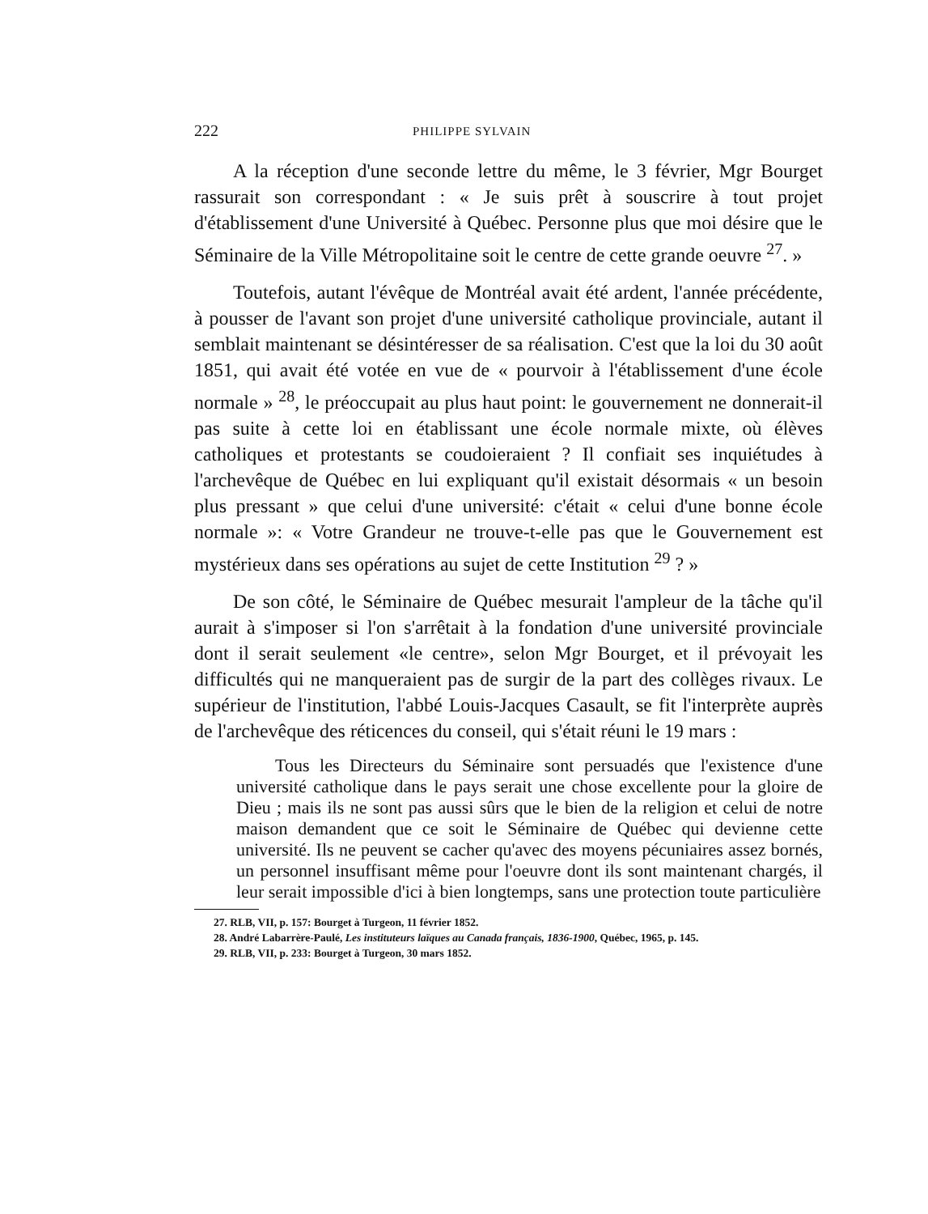222 PHILIPPE SYLVAIN
A la réception d'une seconde lettre du même, le 3 février, Mgr Bourget rassurait son correspondant : « Je suis prêt à souscrire à tout projet d'établissement d'une Université à Québec. Personne plus que moi désire que le Séminaire de la Ville Métropolitaine soit le centre de cette grande oeuvre <sup>27</sup>. »
Toutefois, autant l'évêque de Montréal avait été ardent, l'année précédente, à pousser de l'avant son projet d'une université catholique provinciale, autant il semblait maintenant se désintéresser de sa réalisation. C'est que la loi du 30 août 1851, qui avait été votée en vue de « pourvoir à l'établissement d'une école normale » <sup>28</sup>, le préoccupait au plus haut point: le gouvernement ne donnerait-il pas suite à cette loi en établissant une école normale mixte, où élèves catholiques et protestants se coudoieraient ? Il confiait ses inquiétudes à l'archevêque de Québec en lui expliquant qu'il existait désormais « un besoin plus pressant » que celui d'une université: c'était « celui d'une bonne école normale »: « Votre Grandeur ne trouve-t-elle pas que le Gouvernement est mystérieux dans ses opérations au sujet de cette Institution <sup>29</sup> ? »
De son côté, le Séminaire de Québec mesurait l'ampleur de la tâche qu'il aurait à s'imposer si l'on s'arrêtait à la fondation d'une université provinciale dont il serait seulement «le centre», selon Mgr Bourget, et il prévoyait les difficultés qui ne manqueraient pas de surgir de la part des collèges rivaux. Le supérieur de l'institution, l'abbé Louis-Jacques Casault, se fit l'interprète auprès de l'archevêque des réticences du conseil, qui s'était réuni le 19 mars :
Tous les Directeurs du Séminaire sont persuadés que l'existence d'une université catholique dans le pays serait une chose excellente pour la gloire de Dieu ; mais ils ne sont pas aussi sûrs que le bien de la religion et celui de notre maison demandent que ce soit le Séminaire de Québec qui devienne cette université. Ils ne peuvent se cacher qu'avec des moyens pécuniaires assez bornés, un personnel insuffisant même pour l'oeuvre dont ils sont maintenant chargés, il leur serait impossible d'ici à bien longtemps, sans une protection toute particulière
27. RLB, VII, p. 157: Bourget à Turgeon, 11 février 1852.
28. André Labarrère-Paulé, Les instituteurs laïques au Canada français, 1836-1900, Québec, 1965, p. 145.
29. RLB, VII, p. 233: Bourget à Turgeon, 30 mars 1852.